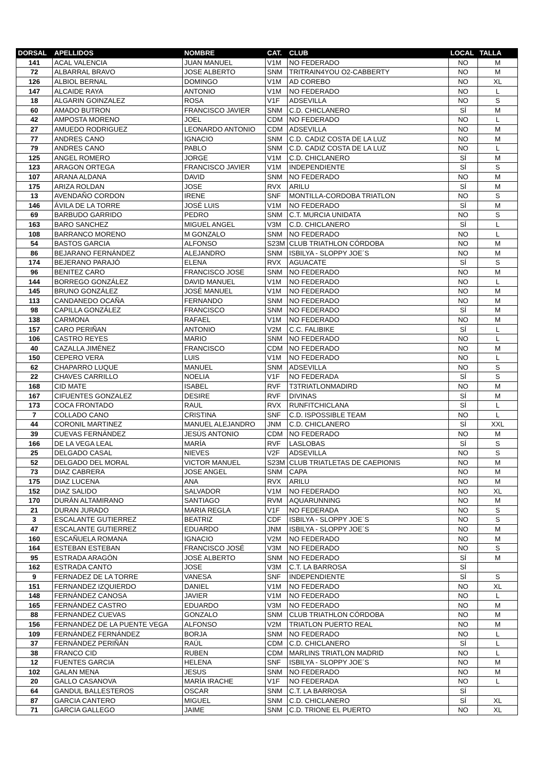| DORSAL | APELLIDOS | NOMBRE | CAT. | CLUB | LOCAL | TALLA |
| --- | --- | --- | --- | --- | --- | --- |
| 141 | ACAL VALENCIA | JUAN MANUEL | V1M | NO FEDERADO | NO | M |
| 72 | ALBARRAL BRAVO | JOSE ALBERTO | SNM | TRITRAIN4YOU O2-CABBERTY | NO | M |
| 126 | ALBIOL BERNAL | DOMINGO | V1M | AD COREBO | NO | XL |
| 147 | ALCAIDE RAYA | ANTONIO | V1M | NO FEDERADO | NO | L |
| 18 | ALGARIN GOINZALEZ | ROSA | V1F | ADSEVILLA | NO | S |
| 60 | AMADO BUTRON | FRANCISCO JAVIER | SNM | C.D. CHICLANERO | SÍ | M |
| 42 | AMPOSTA MORENO | JOEL | CDM | NO FEDERADO | NO | L |
| 27 | AMUEDO RODRIGUEZ | LEONARDO ANTONIO | CDM | ADSEVILLA | NO | M |
| 77 | ANDRES CANO | IGNACIO | SNM | C.D. CADIZ COSTA DE LA LUZ | NO | M |
| 79 | ANDRES CANO | PABLO | SNM | C.D. CADIZ COSTA DE LA LUZ | NO | L |
| 125 | ANGEL ROMERO | JORGE | V1M | C.D. CHICLANERO | SÍ | M |
| 123 | ARAGON ORTEGA | FRANCISCO JAVIER | V1M | INDEPENDIENTE | SÍ | S |
| 107 | ARANA ALDANA | DAVID | SNM | NO FEDERADO | NO | M |
| 175 | ARIZA ROLDAN | JOSE | RVX | ARILU | SÍ | M |
| 13 | AVENDAÑO CORDON | IRENE | SNF | MONTILLA-CORDOBA TRIATLON | NO | S |
| 146 | ÁVILA DE LA TORRE | JOSÉ LUIS | V1M | NO FEDERADO | SÍ | M |
| 69 | BARBUDO GARRIDO | PEDRO | SNM | C.T. MURCIA UNIDATA | NO | S |
| 163 | BARO SANCHEZ | MIGUEL ANGEL | V3M | C.D. CHICLANERO | SÍ | L |
| 108 | BARRANCO MORENO | M GONZALO | SNM | NO FEDERADO | NO | L |
| 54 | BASTOS GARCIA | ALFONSO | S23M | CLUB TRIATHLON CÓRDOBA | NO | M |
| 86 | BEJARANO FERNÁNDEZ | ALEJANDRO | SNM | ISBILYA - SLOPPY JOE´S | NO | M |
| 174 | BEJERANO PARAJÓ | ELENA | RVX | AGUACATE | SÍ | S |
| 96 | BENITEZ CARO | FRANCISCO JOSE | SNM | NO FEDERADO | NO | M |
| 144 | BORREGO GONZÁLEZ | DAVID MANUEL | V1M | NO FEDERADO | NO | L |
| 145 | BRUNO GONZÁLEZ | JOSÉ MANUEL | V1M | NO FEDERADO | NO | M |
| 113 | CANDANEDO OCAÑA | FERNANDO | SNM | NO FEDERADO | NO | M |
| 98 | CAPILLA GONZÁLEZ | FRANCISCO | SNM | NO FEDERADO | SÍ | M |
| 138 | CARMONA | RAFAEL | V1M | NO FEDERADO | NO | M |
| 157 | CARO PERIÑAN | ANTONIO | V2M | C.C. FALIBIKE | SÍ | L |
| 106 | CASTRO REYES | MARIO | SNM | NO FEDERADO | NO | L |
| 40 | CAZALLA JIMÉNEZ | FRANCISCO | CDM | NO FEDERADO | NO | M |
| 150 | CEPERO VERA | LUIS | V1M | NO FEDERADO | NO | L |
| 62 | CHAPARRO LUQUE | MANUEL | SNM | ADSEVILLA | NO | S |
| 22 | CHAVES CARRILLO | NOELIA | V1F | NO FEDERADA | SÍ | S |
| 168 | CID MATE | ISABEL | RVF | T3TRIATLONMADIRD | NO | M |
| 167 | CIFUENTES GONZALEZ | DESIRE | RVF | DIVINAS | SÍ | M |
| 173 | COCA FRONTADO | RAUL | RVX | RUNFITCHICLANA | SÍ | L |
| 7 | COLLADO CANO | CRISTINA | SNF | C.D. ISPOSSIBLE TEAM | NO | L |
| 44 | CORONIL MARTINEZ | MANUEL ALEJANDRO | JNM | C.D. CHICLANERO | SÍ | XXL |
| 39 | CUEVAS FERNÁNDEZ | JESÚS ANTONIO | CDM | NO FEDERADO | NO | M |
| 166 | DE LA VEGA LEAL | MARÍA | RVF | LASLOBAS | SÍ | S |
| 25 | DELGADO CASAL | NIEVES | V2F | ADSEVILLA | NO | S |
| 52 | DELGADO DEL MORAL | VICTOR MANUEL | S23M | CLUB TRIATLETAS DE CAEPIONIS | NO | M |
| 73 | DIAZ CABRERA | JOSE ANGEL | SNM | CAPA | NO | M |
| 175 | DIAZ LUCENA | ANA | RVX | ARILU | NO | M |
| 152 | DIAZ SALIDO | SALVADOR | V1M | NO FEDERADO | NO | XL |
| 170 | DURÁN ALTAMIRANO | SANTIAGO | RVM | AQUARUNNING | NO | M |
| 21 | DURAN JURADO | MARIA REGLA | V1F | NO FEDERADA | NO | S |
| 3 | ESCALANTE GUTIERREZ | BEATRIZ | CDF | ISBILYA - SLOPPY JOE´S | NO | S |
| 47 | ESCALANTE GUTIERREZ | EDUARDO | JNM | ISBILYA - SLOPPY JOE´S | NO | M |
| 160 | ESCAÑUELA ROMANA | IGNACIO | V2M | NO FEDERADO | NO | M |
| 164 | ESTEBAN ESTEBAN | FRANCISCO JOSÉ | V3M | NO FEDERADO | NO | S |
| 95 | ESTRADA ARAGÓN | JOSÉ ALBERTO | SNM | NO FEDERADO | SÍ | M |
| 162 | ESTRADA CANTO | JOSE | V3M | C.T. LA BARROSA | SÍ | |
| 9 | FERNADEZ DE LA TORRE | VANESA | SNF | INDEPENDIENTE | SÍ | S |
| 151 | FERNANDEZ IZQUIERDO | DANIEL | V1M | NO FEDERADO | NO | XL |
| 148 | FERNÁNDEZ CANOSA | JAVIER | V1M | NO FEDERADO | NO | L |
| 165 | FERNÁNDEZ CASTRO | EDUARDO | V3M | NO FEDERADO | NO | M |
| 88 | FERNANDEZ CUEVAS | GONZALO | SNM | CLUB TRIATHLON CÓRDOBA | NO | M |
| 156 | FERNANDEZ DE LA PUENTE VEGA | ALFONSO | V2M | TRIATLON PUERTO REAL | NO | M |
| 109 | FERNÁNDEZ FERNÁNDEZ | BORJA | SNM | NO FEDERADO | NO | L |
| 37 | FERNÁNDEZ PERIÑÁN | RAÚL | CDM | C.D. CHICLANERO | SÍ | L |
| 38 | FRANCO CID | RUBEN | CDM | MARLINS TRIATLON MADRID | NO | L |
| 12 | FUENTES GARCIA | HELENA | SNF | ISBILYA - SLOPPY JOE´S | NO | M |
| 102 | GALAN MENA | JESUS | SNM | NO FEDERADO | NO | M |
| 20 | GALLO CASANOVA | MARÍA IRACHE | V1F | NO FEDERADA | NO | L |
| 64 | GANDUL BALLESTEROS | OSCAR | SNM | C.T. LA BARROSA | SÍ | |
| 87 | GARCIA CANTERO | MIGUEL | SNM | C.D. CHICLANERO | SÍ | XL |
| 71 | GARCIA GALLEGO | JAIME | SNM | C.D. TRIONE EL PUERTO | NO | XL |